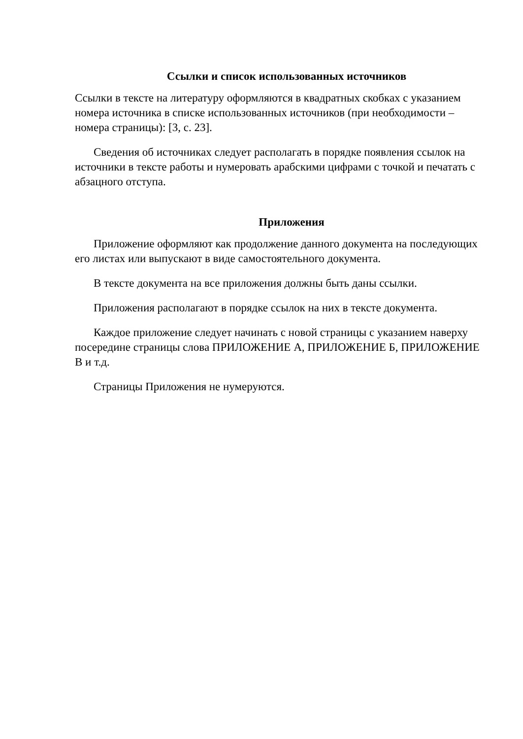Ссылки и список использованных источников
Ссылки в тексте на литературу оформляются в квадратных скобках с указанием номера источника в списке использованных источников (при необходимости – номера страницы): [3, с. 23].
Сведения об источниках следует располагать в порядке появления ссылок на источники в тексте работы и нумеровать арабскими цифрами с точкой и печатать с абзацного отступа.
Приложения
Приложение оформляют как продолжение данного документа на последующих его листах или выпускают в виде самостоятельного документа.
В тексте документа на все приложения должны быть даны ссылки.
Приложения располагают в порядке ссылок на них в тексте документа.
Каждое приложение следует начинать с новой страницы с указанием наверху посередине страницы слова ПРИЛОЖЕНИЕ А, ПРИЛОЖЕНИЕ Б, ПРИЛОЖЕНИЕ В и т.д.
Страницы Приложения не нумеруются.